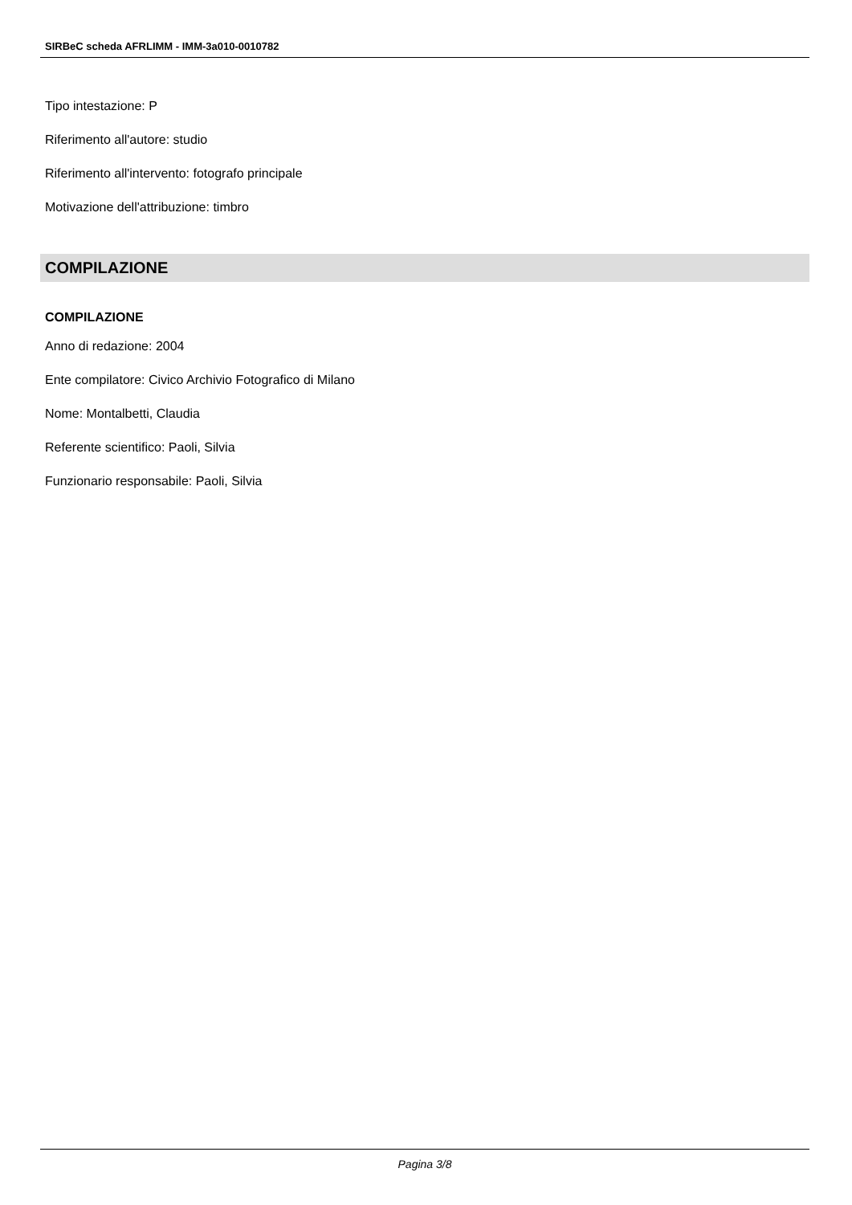SIRBeC scheda AFRLIMM - IMM-3a010-0010782
Tipo intestazione: P
Riferimento all'autore: studio
Riferimento all'intervento: fotografo principale
Motivazione dell'attribuzione: timbro
COMPILAZIONE
COMPILAZIONE
Anno di redazione: 2004
Ente compilatore: Civico Archivio Fotografico di Milano
Nome: Montalbetti, Claudia
Referente scientifico: Paoli, Silvia
Funzionario responsabile: Paoli, Silvia
Pagina 3/8